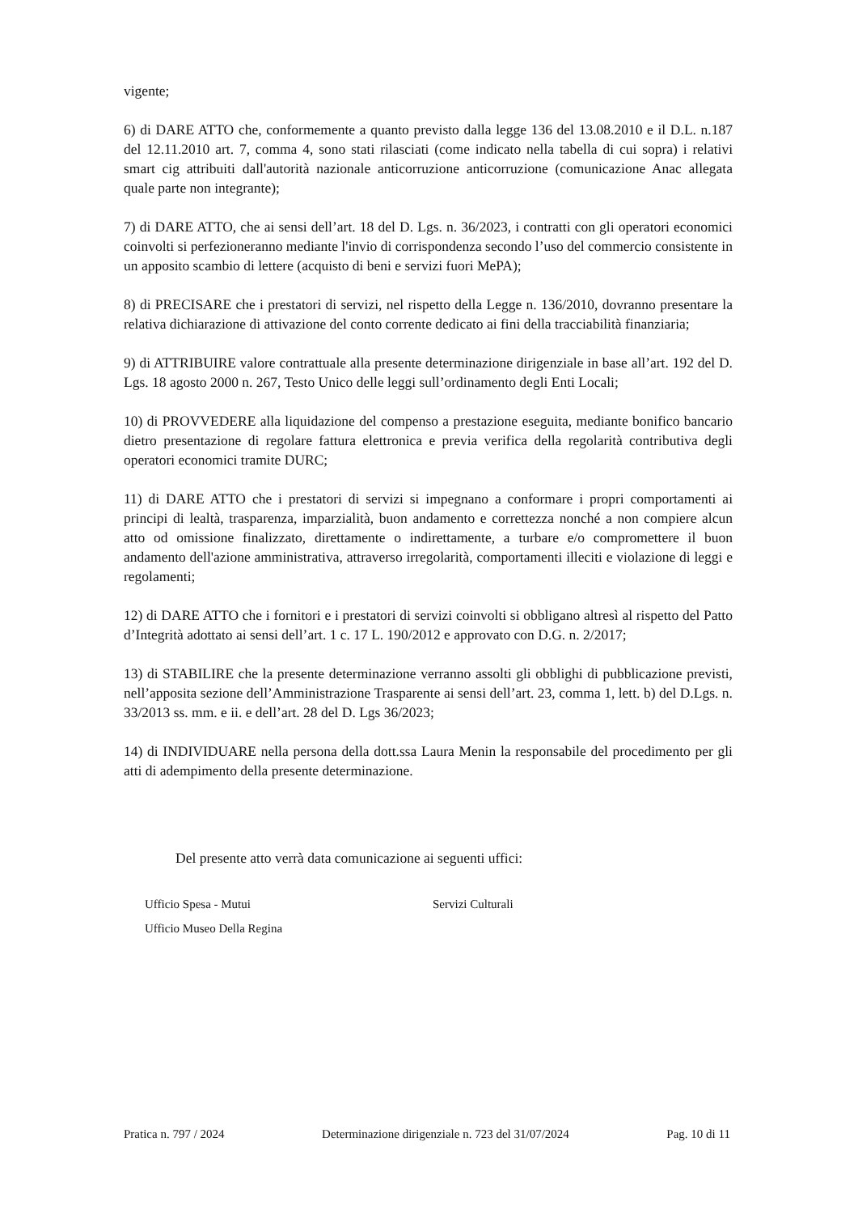vigente;
6) di DARE ATTO che, conformemente a quanto previsto dalla legge 136 del 13.08.2010 e il D.L. n.187 del 12.11.2010 art. 7, comma 4, sono stati rilasciati (come indicato nella tabella di cui sopra) i relativi smart cig attribuiti dall'autorità nazionale anticorruzione anticorruzione (comunicazione Anac allegata quale parte non integrante);
7) di DARE ATTO, che ai sensi dell’art. 18 del D. Lgs. n. 36/2023, i contratti con gli operatori economici coinvolti si perfezioneranno mediante l'invio di corrispondenza secondo l’uso del commercio consistente in un apposito scambio di lettere (acquisto di beni e servizi fuori MePA);
8) di PRECISARE che i prestatori di servizi, nel rispetto della Legge n. 136/2010, dovranno presentare la relativa dichiarazione di attivazione del conto corrente dedicato ai fini della tracciabilità finanziaria;
9) di ATTRIBUIRE valore contrattuale alla presente determinazione dirigenziale in base all’art. 192 del D. Lgs. 18 agosto 2000 n. 267, Testo Unico delle leggi sull’ordinamento degli Enti Locali;
10) di PROVVEDERE alla liquidazione del compenso a prestazione eseguita, mediante bonifico bancario dietro presentazione di regolare fattura elettronica e previa verifica della regolarità contributiva degli operatori economici tramite DURC;
11) di DARE ATTO che i prestatori di servizi si impegnano a conformare i propri comportamenti ai principi di lealtà, trasparenza, imparzialità, buon andamento e correttezza nonché a non compiere alcun atto od omissione finalizzato, direttamente o indirettamente, a turbare e/o compromettere il buon andamento dell'azione amministrativa, attraverso irregolarità, comportamenti illeciti e violazione di leggi e regolamenti;
12) di DARE ATTO che i fornitori e i prestatori di servizi coinvolti si obbligano altresì al rispetto del Patto d’Integrità adottato ai sensi dell’art. 1 c. 17 L. 190/2012 e approvato con D.G. n. 2/2017;
13) di STABILIRE che la presente determinazione verranno assolti gli obblighi di pubblicazione previsti, nell’apposita sezione dell’Amministrazione Trasparente ai sensi dell’art. 23, comma 1, lett. b) del D.Lgs. n. 33/2013 ss. mm. e ii. e dell’art. 28 del D. Lgs 36/2023;
14) di INDIVIDUARE nella persona della dott.ssa Laura Menin la responsabile del procedimento per gli atti di adempimento della presente determinazione.
Del presente atto verrà data comunicazione ai seguenti uffici:
Ufficio Spesa - Mutui
Ufficio Museo Della Regina
Servizi Culturali
Pratica n. 797 / 2024 Determinazione dirigenziale n. 723 del 31/07/2024 Pag. 10 di 11